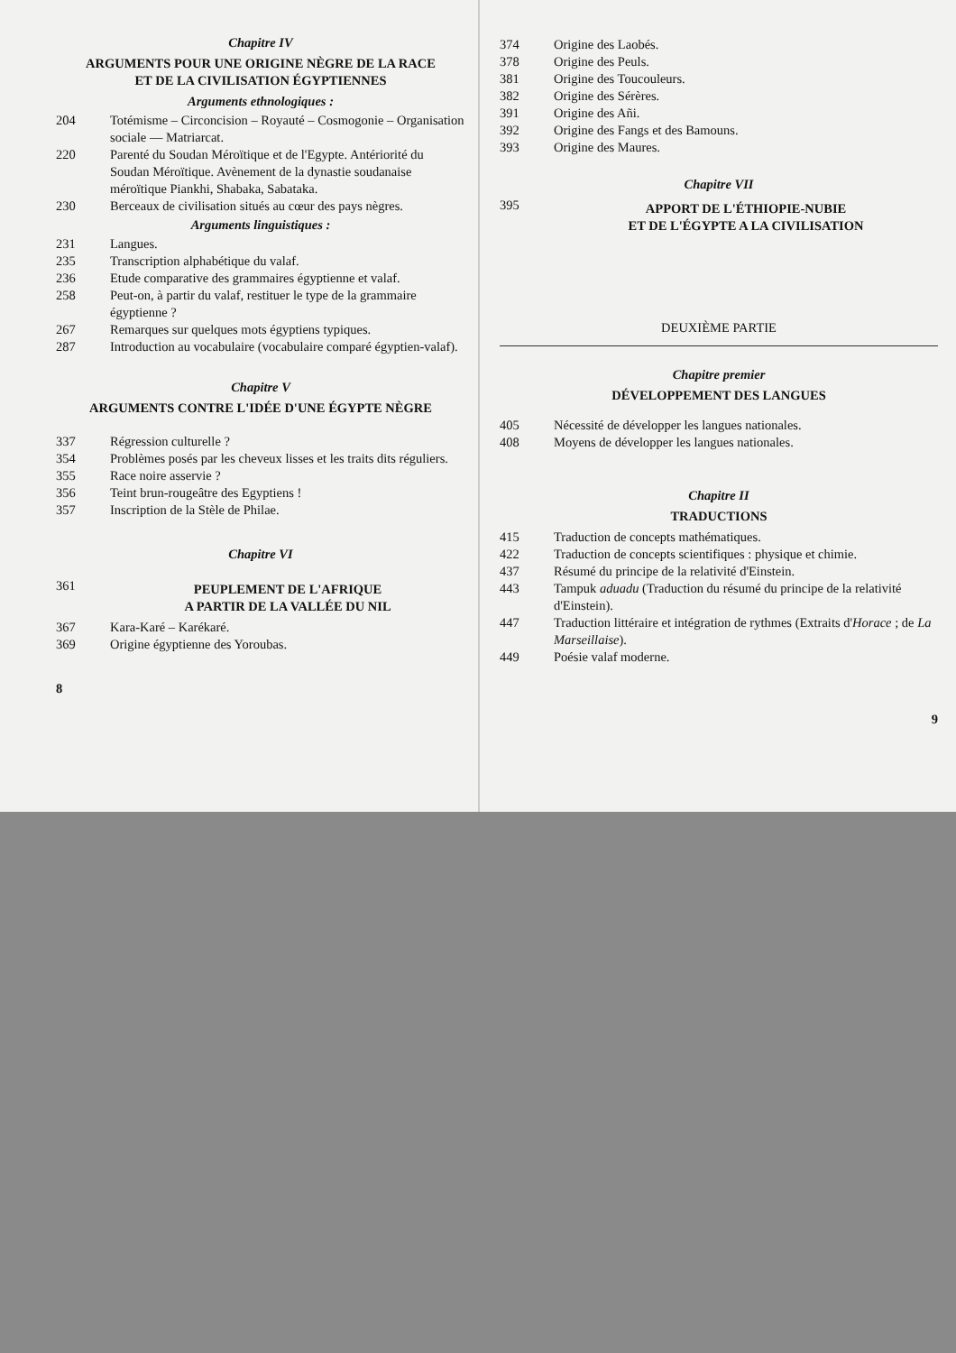Chapitre IV
ARGUMENTS POUR UNE ORIGINE NÈGRE DE LA RACE
ET DE LA CIVILISATION ÉGYPTIENNES
Arguments ethnologiques :
204 Totémisme – Circoncision – Royauté – Cosmogonie – Organisation sociale — Matriarcat.
220 Parenté du Soudan Méroïtique et de l'Egypte. Antériorité du Soudan Méroïtique. Avènement de la dynastie soudanaise méroïtique Piankhi, Shabaka, Sabataka.
230 Berceaux de civilisation situés au cœur des pays nègres.
Arguments linguistiques :
231 Langues.
235 Transcription alphabétique du valaf.
236 Etude comparative des grammaires égyptienne et valaf.
258 Peut-on, à partir du valaf, restituer le type de la grammaire égyptienne ?
267 Remarques sur quelques mots égyptiens typiques.
287 Introduction au vocabulaire (vocabulaire comparé égyptien-valaf).
Chapitre V
ARGUMENTS CONTRE L'IDÉE D'UNE ÉGYPTE NÈGRE
337 Régression culturelle ?
354 Problèmes posés par les cheveux lisses et les traits dits réguliers.
355 Race noire asservie ?
356 Teint brun-rougeâtre des Egyptiens !
357 Inscription de la Stèle de Philae.
Chapitre VI
361 PEUPLEMENT DE L'AFRIQUE
A PARTIR DE LA VALLÉE DU NIL
367 Kara-Karé – Karékaré.
369 Origine égyptienne des Yoroubas.
8
374 Origine des Laobés.
378 Origine des Peuls.
381 Origine des Toucouleurs.
382 Origine des Sérères.
391 Origine des Añi.
392 Origine des Fangs et des Bamouns.
393 Origine des Maures.
Chapitre VII
395 APPORT DE L'ÉTHIOPIE-NUBIE
ET DE L'ÉGYPTE A LA CIVILISATION
DEUXIÈME PARTIE
Chapitre premier
DÉVELOPPEMENT DES LANGUES
405 Nécessité de développer les langues nationales.
408 Moyens de développer les langues nationales.
Chapitre II
TRADUCTIONS
415 Traduction de concepts mathématiques.
422 Traduction de concepts scientifiques : physique et chimie.
437 Résumé du principe de la relativité d'Einstein.
443 Tampuk aduadu (Traduction du résumé du principe de la relativité d'Einstein).
447 Traduction littéraire et intégration de rythmes (Extraits d'Horace ; de La Marseillaise).
449 Poésie valaf moderne.
9